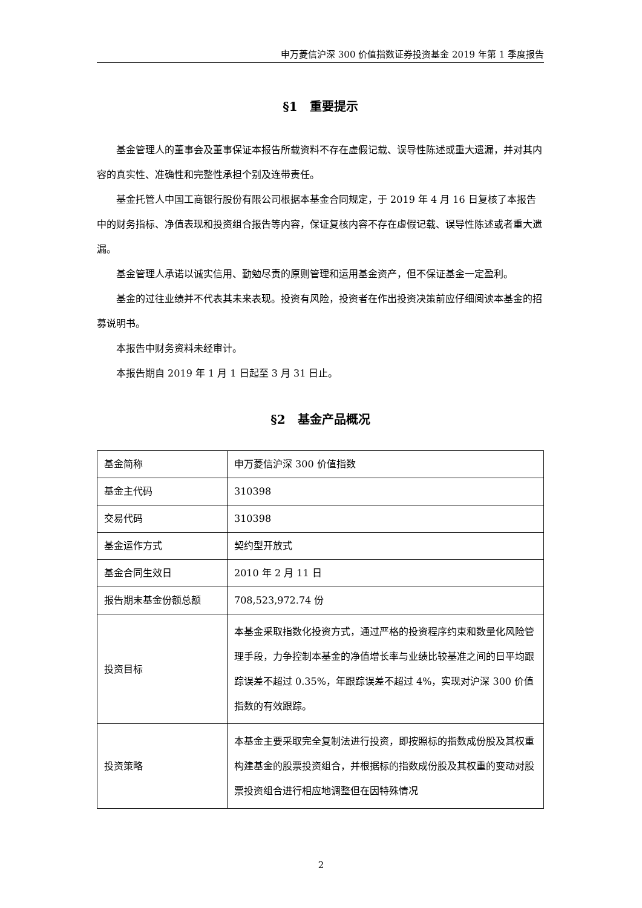申万菱信沪深 300 价值指数证券投资基金 2019 年第 1 季度报告
§1　重要提示
基金管理人的董事会及董事保证本报告所载资料不存在虚假记载、误导性陈述或重大遗漏，并对其内容的真实性、准确性和完整性承担个别及连带责任。
基金托管人中国工商银行股份有限公司根据本基金合同规定，于 2019 年 4 月 16 日复核了本报告中的财务指标、净值表现和投资组合报告等内容，保证复核内容不存在虚假记载、误导性陈述或者重大遗漏。
基金管理人承诺以诚实信用、勤勉尽责的原则管理和运用基金资产，但不保证基金一定盈利。
基金的过往业绩并不代表其未来表现。投资有风险，投资者在作出投资决策前应仔细阅读本基金的招募说明书。
本报告中财务资料未经审计。
本报告期自 2019 年 1 月 1 日起至 3 月 31 日止。
§2　基金产品概况
| 基金简称 | 申万菱信沪深 300 价值指数 |
| 基金主代码 | 310398 |
| 交易代码 | 310398 |
| 基金运作方式 | 契约型开放式 |
| 基金合同生效日 | 2010 年 2 月 11 日 |
| 报告期末基金份额总额 | 708,523,972.74 份 |
| 投资目标 | 本基金采取指数化投资方式，通过严格的投资程序约束和数量化风险管理手段，力争控制本基金的净值增长率与业绩比较基准之间的日平均跟踪误差不超过 0.35%，年跟踪误差不超过 4%，实现对沪深 300 价值指数的有效跟踪。 |
| 投资策略 | 本基金主要采取完全复制法进行投资，即按照标的指数成份股及其权重构建基金的股票投资组合，并根据标的指数成份股及其权重的变动对股票投资组合进行相应地调整但在因特殊情况 |
2